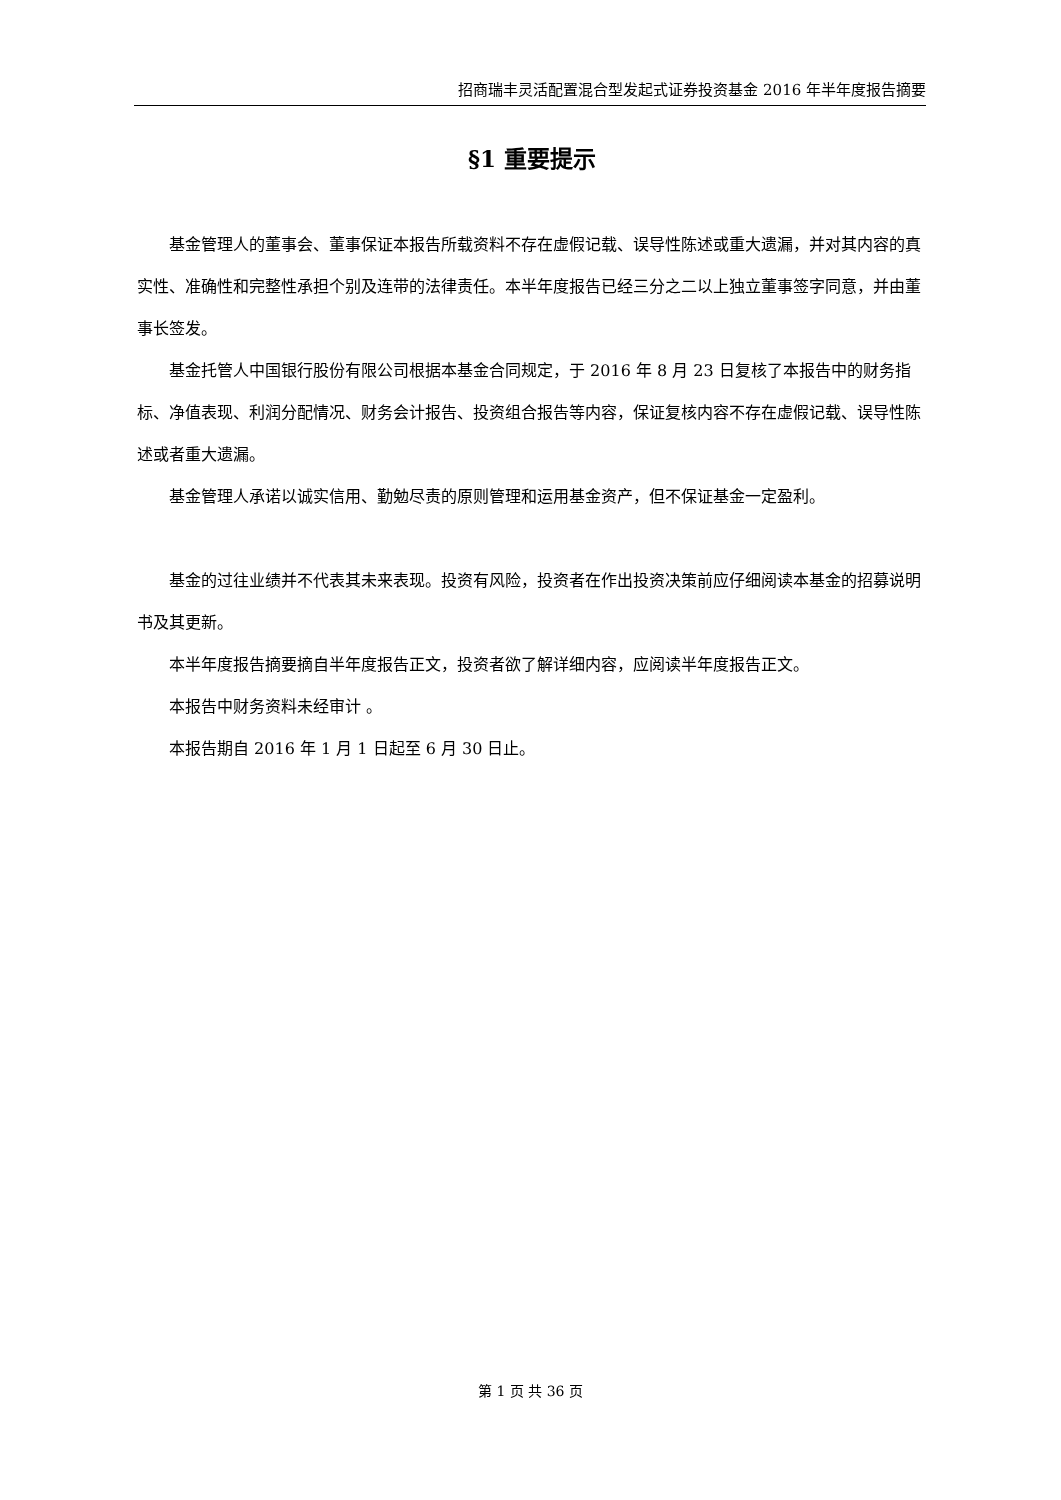招商瑞丰灵活配置混合型发起式证券投资基金 2016 年半年度报告摘要
§1 重要提示
基金管理人的董事会、董事保证本报告所载资料不存在虚假记载、误导性陈述或重大遗漏，并对其内容的真实性、准确性和完整性承担个别及连带的法律责任。本半年度报告已经三分之二以上独立董事签字同意，并由董事长签发。
基金托管人中国银行股份有限公司根据本基金合同规定，于 2016 年 8 月 23 日复核了本报告中的财务指标、净值表现、利润分配情况、财务会计报告、投资组合报告等内容，保证复核内容不存在虚假记载、误导性陈述或者重大遗漏。
基金管理人承诺以诚实信用、勤勉尽责的原则管理和运用基金资产，但不保证基金一定盈利。
基金的过往业绩并不代表其未来表现。投资有风险，投资者在作出投资决策前应仔细阅读本基金的招募说明书及其更新。
本半年度报告摘要摘自半年度报告正文，投资者欲了解详细内容，应阅读半年度报告正文。
本报告中财务资料未经审计 。
本报告期自 2016 年 1 月 1 日起至 6 月 30 日止。
第 1 页 共 36 页